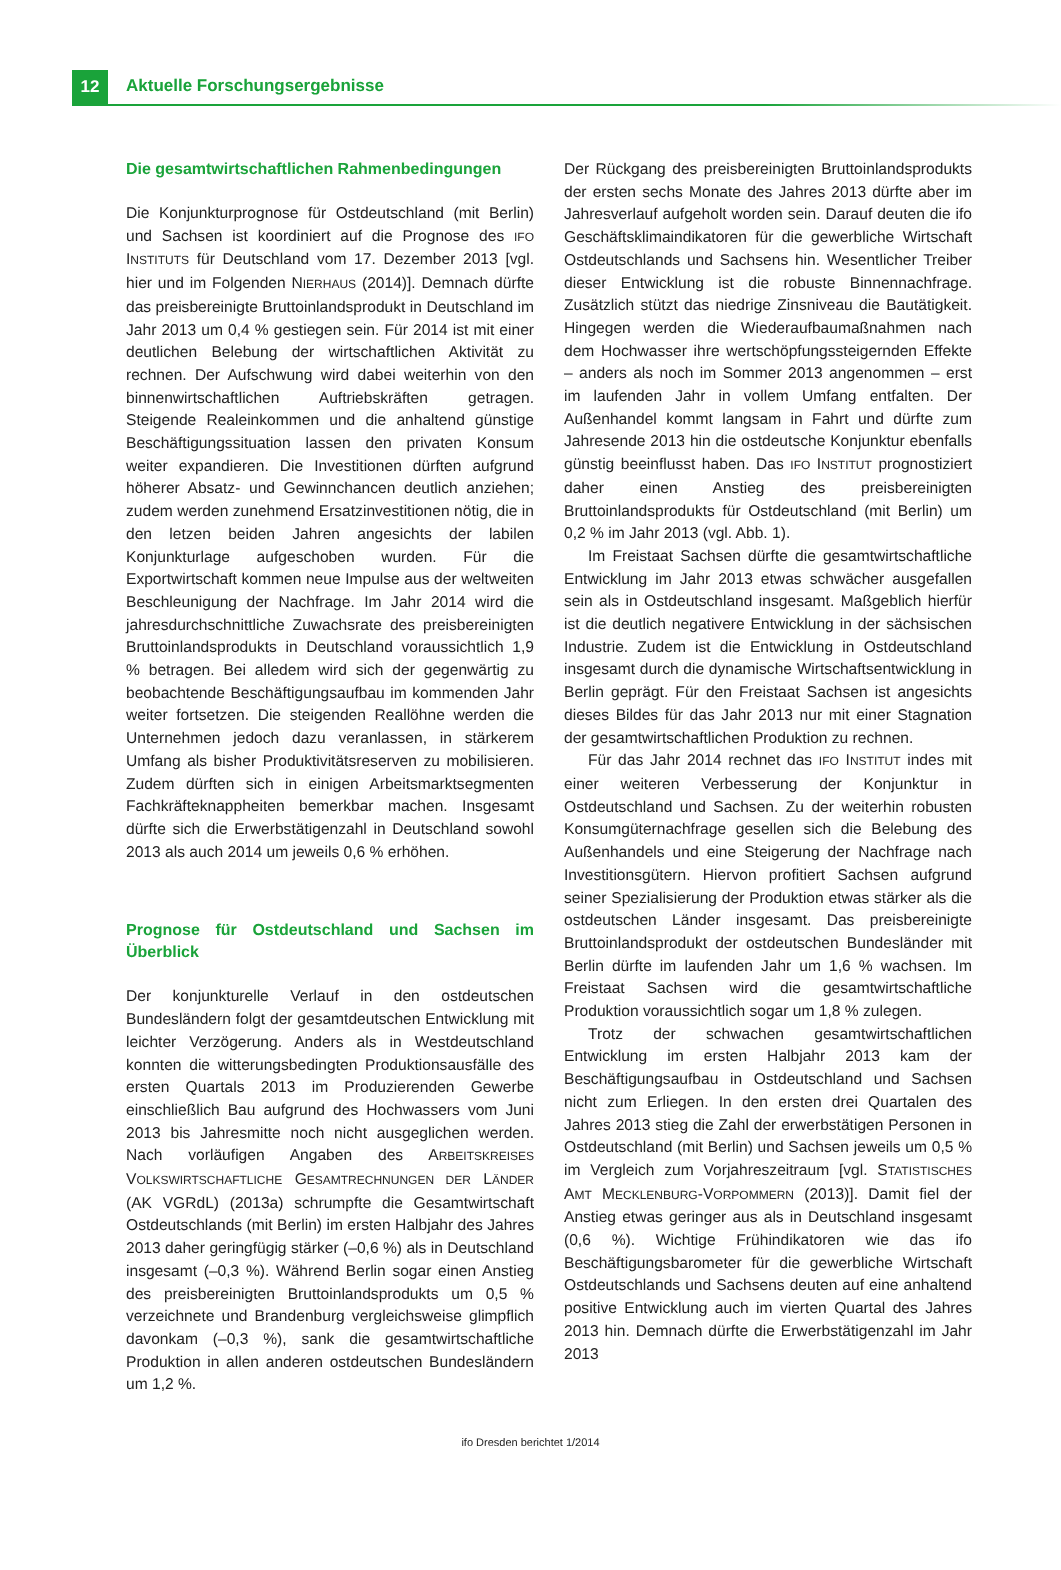12 Aktuelle Forschungsergebnisse
Die gesamtwirtschaftlichen Rahmenbedingungen
Die Konjunkturprognose für Ostdeutschland (mit Berlin) und Sachsen ist koordiniert auf die Prognose des IFO INSTITUTS für Deutschland vom 17. Dezember 2013 [vgl. hier und im Folgenden NIERHAUS (2014)]. Demnach dürfte das preisbereinigte Bruttoinlandsprodukt in Deutschland im Jahr 2013 um 0,4 % gestiegen sein. Für 2014 ist mit einer deutlichen Belebung der wirtschaftlichen Aktivität zu rechnen. Der Aufschwung wird dabei weiterhin von den binnenwirtschaftlichen Auftriebskräften getragen. Steigende Realeinkommen und die anhaltend günstige Beschäftigungssituation lassen den privaten Konsum weiter expandieren. Die Investitionen dürften aufgrund höherer Absatz- und Gewinnchancen deutlich anziehen; zudem werden zunehmend Ersatzinvestitionen nötig, die in den letzen beiden Jahren angesichts der labilen Konjunkturlage aufgeschoben wurden. Für die Exportwirtschaft kommen neue Impulse aus der weltweiten Beschleunigung der Nachfrage. Im Jahr 2014 wird die jahresdurchschnittliche Zuwachsrate des preisbereinigten Bruttoinlandsprodukts in Deutschland voraussichtlich 1,9 % betragen. Bei alledem wird sich der gegenwärtig zu beobachtende Beschäftigungsaufbau im kommenden Jahr weiter fortsetzen. Die steigenden Reallöhne werden die Unternehmen jedoch dazu veranlassen, in stärkerem Umfang als bisher Produktivitätsreserven zu mobilisieren. Zudem dürften sich in einigen Arbeitsmarktsegmenten Fachkräfteknappheiten bemerkbar machen. Insgesamt dürfte sich die Erwerbstätigenzahl in Deutschland sowohl 2013 als auch 2014 um jeweils 0,6 % erhöhen.
Prognose für Ostdeutschland und Sachsen im Überblick
Der konjunkturelle Verlauf in den ostdeutschen Bundesländern folgt der gesamtdeutschen Entwicklung mit leichter Verzögerung. Anders als in Westdeutschland konnten die witterungsbedingten Produktionsausfälle des ersten Quartals 2013 im Produzierenden Gewerbe einschließlich Bau aufgrund des Hochwassers vom Juni 2013 bis Jahresmitte noch nicht ausgeglichen werden. Nach vorläufigen Angaben des ARBEITSKREISES VOLKSWIRTSCHAFTLICHE GESAMTRECHNUNGEN DER LÄNDER (AK VGRdL) (2013a) schrumpfte die Gesamtwirtschaft Ostdeutschlands (mit Berlin) im ersten Halbjahr des Jahres 2013 daher geringfügig stärker (–0,6 %) als in Deutschland insgesamt (–0,3 %). Während Berlin sogar einen Anstieg des preisbereinigten Bruttoinlandsprodukts um 0,5 % verzeichnete und Brandenburg vergleichsweise glimpflich davonkam (–0,3 %), sank die gesamtwirtschaftliche Produktion in allen anderen ostdeutschen Bundesländern um 1,2 %.
Der Rückgang des preisbereinigten Bruttoinlandsprodukts der ersten sechs Monate des Jahres 2013 dürfte aber im Jahresverlauf aufgeholt worden sein. Darauf deuten die ifo Geschäftsklimaindikatoren für die gewerbliche Wirtschaft Ostdeutschlands und Sachsens hin. Wesentlicher Treiber dieser Entwicklung ist die robuste Binnennachfrage. Zusätzlich stützt das niedrige Zinsniveau die Bautätigkeit. Hingegen werden die Wiederaufbaumaßnahmen nach dem Hochwasser ihre wertschöpfungssteigernden Effekte – anders als noch im Sommer 2013 angenommen – erst im laufenden Jahr in vollem Umfang entfalten. Der Außenhandel kommt langsam in Fahrt und dürfte zum Jahresende 2013 hin die ostdeutsche Konjunktur ebenfalls günstig beeinflusst haben. Das IFO INSTITUT prognostiziert daher einen Anstieg des preisbereinigten Bruttoinlandsprodukts für Ostdeutschland (mit Berlin) um 0,2 % im Jahr 2013 (vgl. Abb. 1).
Im Freistaat Sachsen dürfte die gesamtwirtschaftliche Entwicklung im Jahr 2013 etwas schwächer ausgefallen sein als in Ostdeutschland insgesamt. Maßgeblich hierfür ist die deutlich negativere Entwicklung in der sächsischen Industrie. Zudem ist die Entwicklung in Ostdeutschland insgesamt durch die dynamische Wirtschaftsentwicklung in Berlin geprägt. Für den Freistaat Sachsen ist angesichts dieses Bildes für das Jahr 2013 nur mit einer Stagnation der gesamtwirtschaftlichen Produktion zu rechnen.
Für das Jahr 2014 rechnet das IFO INSTITUT indes mit einer weiteren Verbesserung der Konjunktur in Ostdeutschland und Sachsen. Zu der weiterhin robusten Konsumgüternachfrage gesellen sich die Belebung des Außenhandels und eine Steigerung der Nachfrage nach Investitionsgütern. Hiervon profitiert Sachsen aufgrund seiner Spezialisierung der Produktion etwas stärker als die ostdeutschen Länder insgesamt. Das preisbereinigte Bruttoinlandsprodukt der ostdeutschen Bundesländer mit Berlin dürfte im laufenden Jahr um 1,6 % wachsen. Im Freistaat Sachsen wird die gesamtwirtschaftliche Produktion voraussichtlich sogar um 1,8 % zulegen.
Trotz der schwachen gesamtwirtschaftlichen Entwicklung im ersten Halbjahr 2013 kam der Beschäftigungsaufbau in Ostdeutschland und Sachsen nicht zum Erliegen. In den ersten drei Quartalen des Jahres 2013 stieg die Zahl der erwerbstätigen Personen in Ostdeutschland (mit Berlin) und Sachsen jeweils um 0,5 % im Vergleich zum Vorjahreszeitraum [vgl. STATISTISCHES AMT MECKLENBURG-VORPOMMERN (2013)]. Damit fiel der Anstieg etwas geringer aus als in Deutschland insgesamt (0,6 %). Wichtige Frühindikatoren wie das ifo Beschäftigungsbarometer für die gewerbliche Wirtschaft Ostdeutschlands und Sachsens deuten auf eine anhaltend positive Entwicklung auch im vierten Quartal des Jahres 2013 hin. Demnach dürfte die Erwerbstätigenzahl im Jahr 2013
ifo Dresden berichtet 1/2014